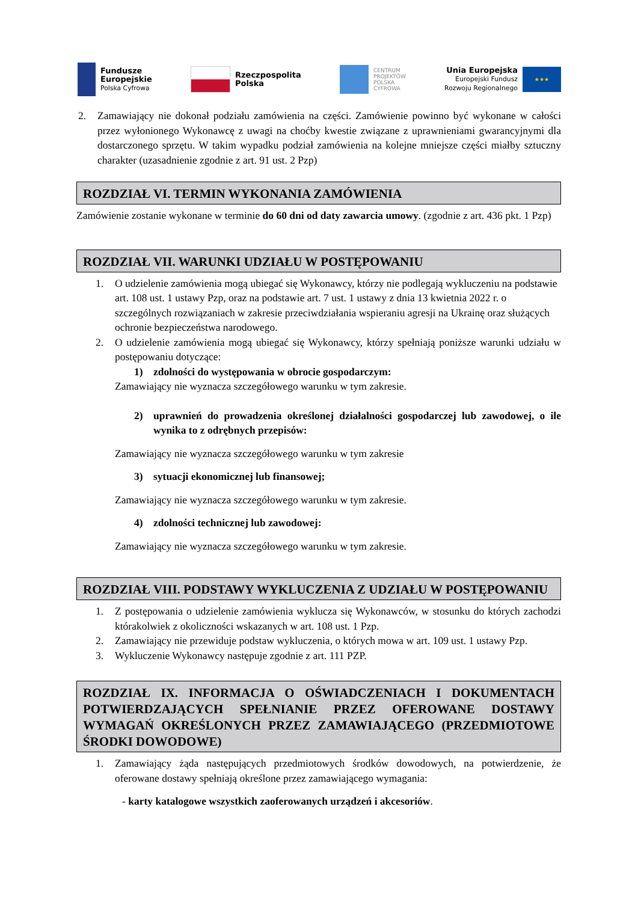Fundusze
Europejskie
Polska Cyfrowa
Rzeczpospolita
Polska
CENTRUM
PROJEKTÓW
POLSKA
CYFROWA
Unia Europejska
Europejski Fundusz
Rozwoju Regionalnego
★★★
2. Zamawiający nie dokonał podziału zamówienia na części. Zamówienie powinno być wykonane w całości przez wyłonionego Wykonawcę z uwagi na choćby kwestie związane z uprawnieniami gwarancyjnymi dla dostarczonego sprzętu. W takim wypadku podział zamówienia na kolejne mniejsze części miałby sztuczny charakter (uzasadnienie zgodnie z art. 91 ust. 2 Pzp)
ROZDZIAŁ VI. TERMIN WYKONANIA ZAMÓWIENIA
Zamówienie zostanie wykonane w terminie do 60 dni od daty zawarcia umowy. (zgodnie z art. 436 pkt. 1 Pzp)
ROZDZIAŁ VII. WARUNKI UDZIAŁU W POSTĘPOWANIU
1. O udzielenie zamówienia mogą ubiegać się Wykonawcy, którzy nie podlegają wykluczeniu na podstawie art. 108 ust. 1 ustawy Pzp, oraz na podstawie art. 7 ust. 1 ustawy z dnia 13 kwietnia 2022 r. o szczególnych rozwiązaniach w zakresie przeciwdziałania wspieraniu agresji na Ukrainę oraz służących ochronie bezpieczeństwa narodowego.
2. O udzielenie zamówienia mogą ubiegać się Wykonawcy, którzy spełniają poniższe warunki udziału w postępowaniu dotyczące:
1) zdolności do występowania w obrocie gospodarczym:
Zamawiający nie wyznacza szczegółowego warunku w tym zakresie.
2) uprawnień do prowadzenia określonej działalności gospodarczej lub zawodowej, o ile wynika to z odrębnych przepisów:
Zamawiający nie wyznacza szczegółowego warunku w tym zakresie
3) sytuacji ekonomicznej lub finansowej;
Zamawiający nie wyznacza szczegółowego warunku w tym zakresie.
4) zdolności technicznej lub zawodowej:
Zamawiający nie wyznacza szczegółowego warunku w tym zakresie.
ROZDZIAŁ VIII. PODSTAWY WYKLUCZENIA Z UDZIAŁU W POSTĘPOWANIU
1. Z postępowania o udzielenie zamówienia wyklucza się Wykonawców, w stosunku do których zachodzi którakolwiek z okoliczności wskazanych w art. 108 ust. 1 Pzp.
2. Zamawiający nie przewiduje podstaw wykluczenia, o których mowa w art. 109 ust. 1 ustawy Pzp.
3. Wykluczenie Wykonawcy następuje zgodnie z art. 111 PZP.
ROZDZIAŁ IX. INFORMACJA O OŚWIADCZENIACH I DOKUMENTACH POTWIERDZAJĄCYCH SPEŁNIANIE PRZEZ OFEROWANE DOSTAWY WYMAGAŃ OKREŚLONYCH PRZEZ ZAMAWIAJĄCEGO (PRZEDMIOTOWE ŚRODKI DOWODOWE)
1. Zamawiający żąda następujących przedmiotowych środków dowodowych, na potwierdzenie, że oferowane dostawy spełniają określone przez zamawiającego wymagania:
- karty katalogowe wszystkich zaoferowanych urządzeń i akcesoriów.